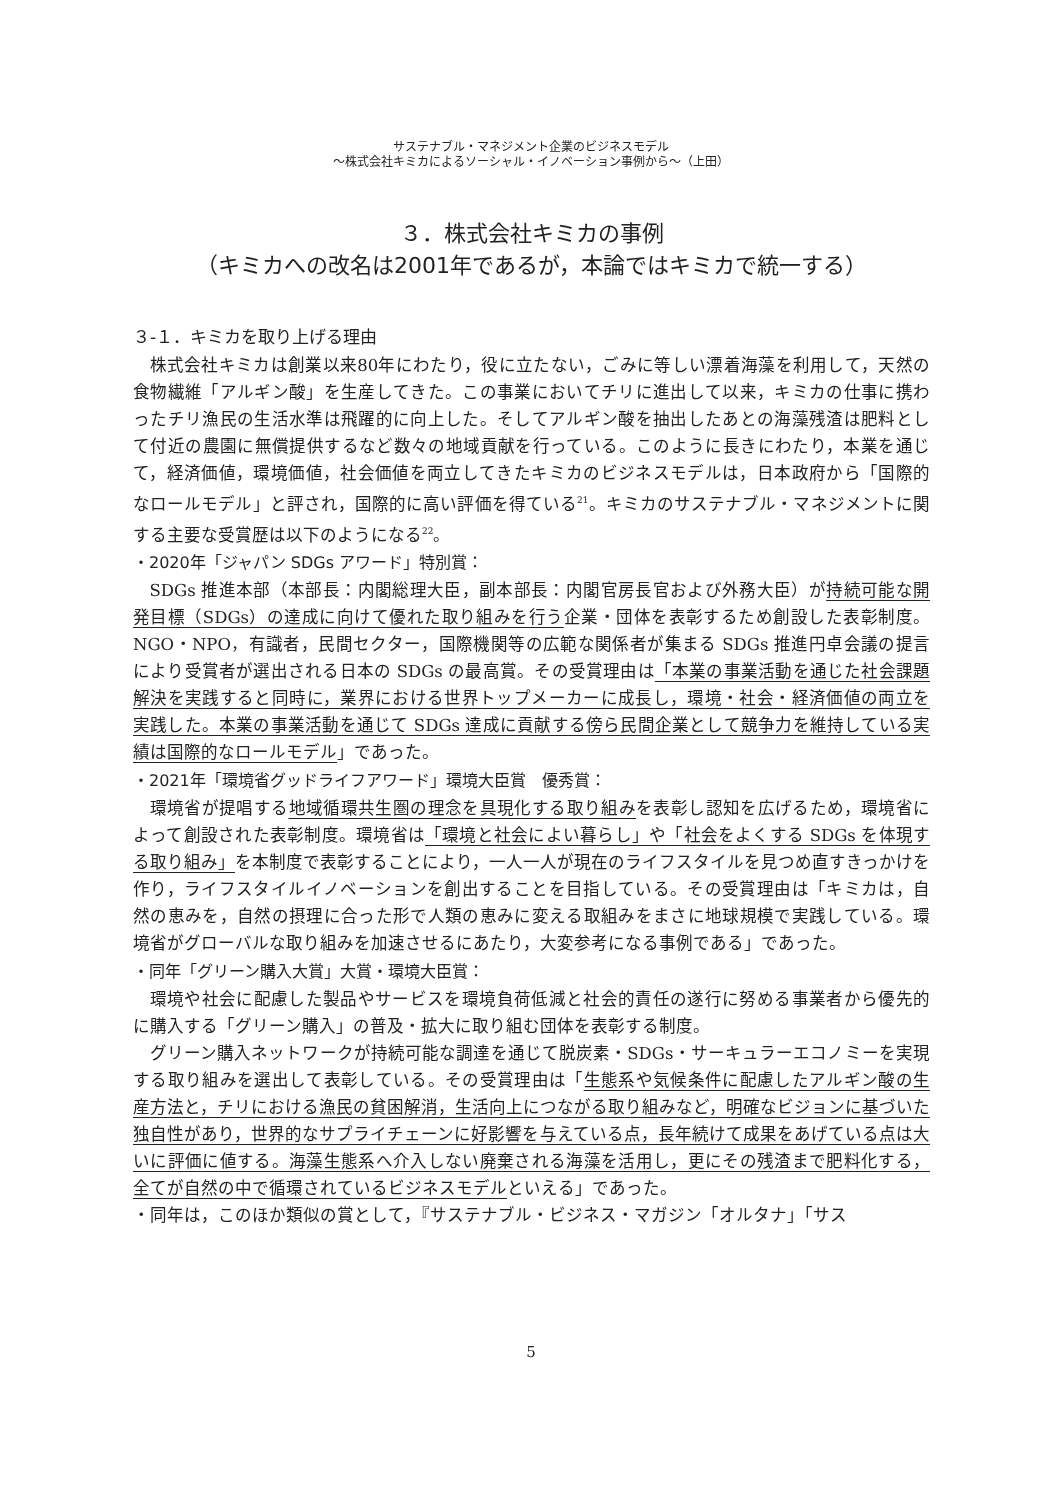サステナブル・マネジメント企業のビジネスモデル
〜株式会社キミカによるソーシャル・イノベーション事例から〜（上田）
３．株式会社キミカの事例
（キミカへの改名は2001年であるが，本論ではキミカで統一する）
３-１．キミカを取り上げる理由
株式会社キミカは創業以来80年にわたり，役に立たない，ごみに等しい漂着海藻を利用して，天然の食物繊維「アルギン酸」を生産してきた。この事業においてチリに進出して以来，キミカの仕事に携わったチリ漁民の生活水準は飛躍的に向上した。そしてアルギン酸を抽出したあとの海藻残渣は肥料として付近の農園に無償提供するなど数々の地域貢献を行っている。このように長きにわたり，本業を通じて，経済価値，環境価値，社会価値を両立してきたキミカのビジネスモデルは，日本政府から「国際的なロールモデル」と評され，国際的に高い評価を得ている<sup>21</sup>。キミカのサステナブル・マネジメントに関する主要な受賞歴は以下のようになる<sup>22</sup>。
・2020年「ジャパン SDGs アワード」特別賞：
SDGs 推進本部（本部長：内閣総理大臣，副本部長：内閣官房長官および外務大臣）が持続可能な開発目標（SDGs）の達成に向けて優れた取り組みを行う企業・団体を表彰するため創設した表彰制度。NGO・NPO，有識者，民間セクター，国際機関等の広範な関係者が集まる SDGs 推進円卓会議の提言により受賞者が選出される日本の SDGs の最高賞。その受賞理由は「本業の事業活動を通じた社会課題解決を実践すると同時に，業界における世界トップメーカーに成長し，環境・社会・経済価値の両立を実践した。本業の事業活動を通じて SDGs 達成に貢献する傍ら民間企業として競争力を維持している実績は国際的なロールモデル」であった。
・2021年「環境省グッドライフアワード」環境大臣賞　優秀賞：
環境省が提唱する地域循環共生圏の理念を具現化する取り組みを表彰し認知を広げるため，環境省によって創設された表彰制度。環境省は「環境と社会によい暮らし」や「社会をよくする SDGs を体現する取り組み」を本制度で表彰することにより，一人一人が現在のライフスタイルを見つめ直すきっかけを作り，ライフスタイルイノベーションを創出することを目指している。その受賞理由は「キミカは，自然の恵みを，自然の摂理に合った形で人類の恵みに変える取組みをまさに地球規模で実践している。環境省がグローバルな取り組みを加速させるにあたり，大変参考になる事例である」であった。
・同年「グリーン購入大賞」大賞・環境大臣賞：
環境や社会に配慮した製品やサービスを環境負荷低減と社会的責任の遂行に努める事業者から優先的に購入する「グリーン購入」の普及・拡大に取り組む団体を表彰する制度。
グリーン購入ネットワークが持続可能な調達を通じて脱炭素・SDGs・サーキュラーエコノミーを実現する取り組みを選出して表彰している。その受賞理由は「生態系や気候条件に配慮したアルギン酸の生産方法と，チリにおける漁民の貧困解消，生活向上につながる取り組みなど，明確なビジョンに基づいた独自性があり，世界的なサプライチェーンに好影響を与えている点，長年続けて成果をあげている点は大いに評価に値する。海藻生態系へ介入しない廃棄される海藻を活用し，更にその残渣まで肥料化する，全てが自然の中で循環されているビジネスモデルといえる」であった。
・同年は，このほか類似の賞として，『サステナブル・ビジネス・マガジン「オルタナ」「サス
5